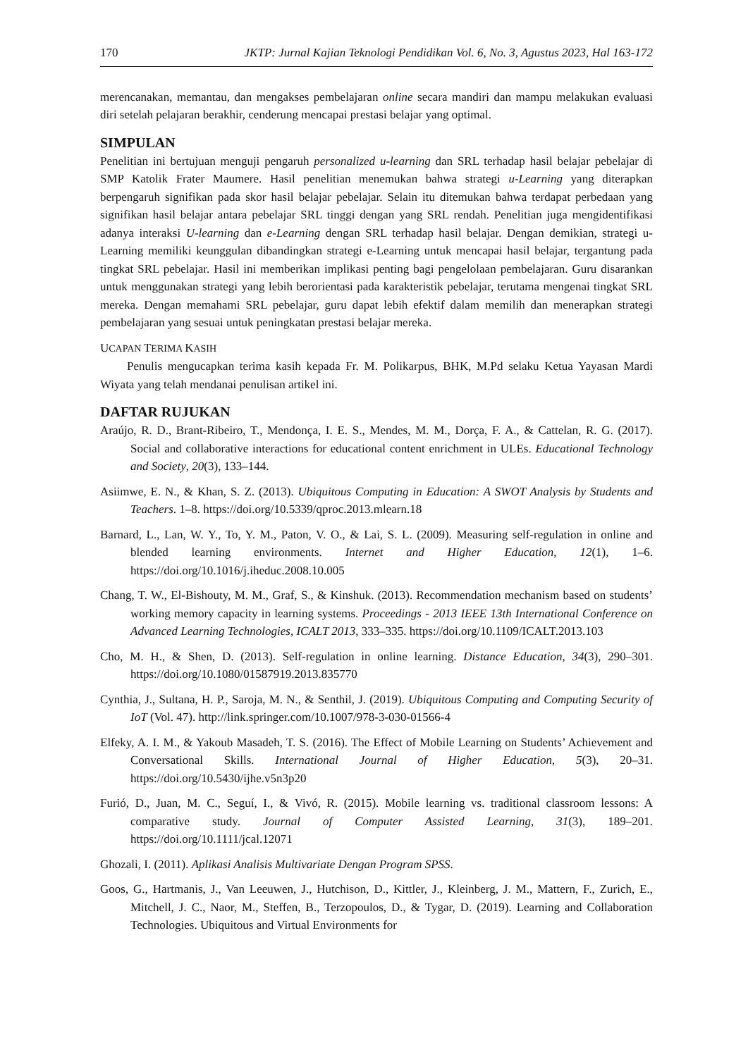170 JKTP: Jurnal Kajian Teknologi Pendidikan Vol. 6, No. 3, Agustus 2023, Hal 163-172
merencanakan, memantau, dan mengakses pembelajaran online secara mandiri dan mampu melakukan evaluasi diri setelah pelajaran berakhir, cenderung mencapai prestasi belajar yang optimal.
SIMPULAN
Penelitian ini bertujuan menguji pengaruh personalized u-learning dan SRL terhadap hasil belajar pebelajar di SMP Katolik Frater Maumere. Hasil penelitian menemukan bahwa strategi u-Learning yang diterapkan berpengaruh signifikan pada skor hasil belajar pebelajar. Selain itu ditemukan bahwa terdapat perbedaan yang signifikan hasil belajar antara pebelajar SRL tinggi dengan yang SRL rendah. Penelitian juga mengidentifikasi adanya interaksi U-learning dan e-Learning dengan SRL terhadap hasil belajar. Dengan demikian, strategi u-Learning memiliki keunggulan dibandingkan strategi e-Learning untuk mencapai hasil belajar, tergantung pada tingkat SRL pebelajar. Hasil ini memberikan implikasi penting bagi pengelolaan pembelajaran. Guru disarankan untuk menggunakan strategi yang lebih berorientasi pada karakteristik pebelajar, terutama mengenai tingkat SRL mereka. Dengan memahami SRL pebelajar, guru dapat lebih efektif dalam memilih dan menerapkan strategi pembelajaran yang sesuai untuk peningkatan prestasi belajar mereka.
UCAPAN TERIMA KASIH
Penulis mengucapkan terima kasih kepada Fr. M. Polikarpus, BHK, M.Pd selaku Ketua Yayasan Mardi Wiyata yang telah mendanai penulisan artikel ini.
DAFTAR RUJUKAN
Araújo, R. D., Brant-Ribeiro, T., Mendonça, I. E. S., Mendes, M. M., Dorça, F. A., & Cattelan, R. G. (2017). Social and collaborative interactions for educational content enrichment in ULEs. Educational Technology and Society, 20(3), 133–144.
Asiimwe, E. N., & Khan, S. Z. (2013). Ubiquitous Computing in Education: A SWOT Analysis by Students and Teachers. 1–8. https://doi.org/10.5339/qproc.2013.mlearn.18
Barnard, L., Lan, W. Y., To, Y. M., Paton, V. O., & Lai, S. L. (2009). Measuring self-regulation in online and blended learning environments. Internet and Higher Education, 12(1), 1–6. https://doi.org/10.1016/j.iheduc.2008.10.005
Chang, T. W., El-Bishouty, M. M., Graf, S., & Kinshuk. (2013). Recommendation mechanism based on students’ working memory capacity in learning systems. Proceedings - 2013 IEEE 13th International Conference on Advanced Learning Technologies, ICALT 2013, 333–335. https://doi.org/10.1109/ICALT.2013.103
Cho, M. H., & Shen, D. (2013). Self-regulation in online learning. Distance Education, 34(3), 290–301. https://doi.org/10.1080/01587919.2013.835770
Cynthia, J., Sultana, H. P., Saroja, M. N., & Senthil, J. (2019). Ubiquitous Computing and Computing Security of IoT (Vol. 47). http://link.springer.com/10.1007/978-3-030-01566-4
Elfeky, A. I. M., & Yakoub Masadeh, T. S. (2016). The Effect of Mobile Learning on Students’ Achievement and Conversational Skills. International Journal of Higher Education, 5(3), 20–31. https://doi.org/10.5430/ijhe.v5n3p20
Furió, D., Juan, M. C., Seguí, I., & Vivó, R. (2015). Mobile learning vs. traditional classroom lessons: A comparative study. Journal of Computer Assisted Learning, 31(3), 189–201. https://doi.org/10.1111/jcal.12071
Ghozali, I. (2011). Aplikasi Analisis Multivariate Dengan Program SPSS.
Goos, G., Hartmanis, J., Van Leeuwen, J., Hutchison, D., Kittler, J., Kleinberg, J. M., Mattern, F., Zurich, E., Mitchell, J. C., Naor, M., Steffen, B., Terzopoulos, D., & Tygar, D. (2019). Learning and Collaboration Technologies. Ubiquitous and Virtual Environments for